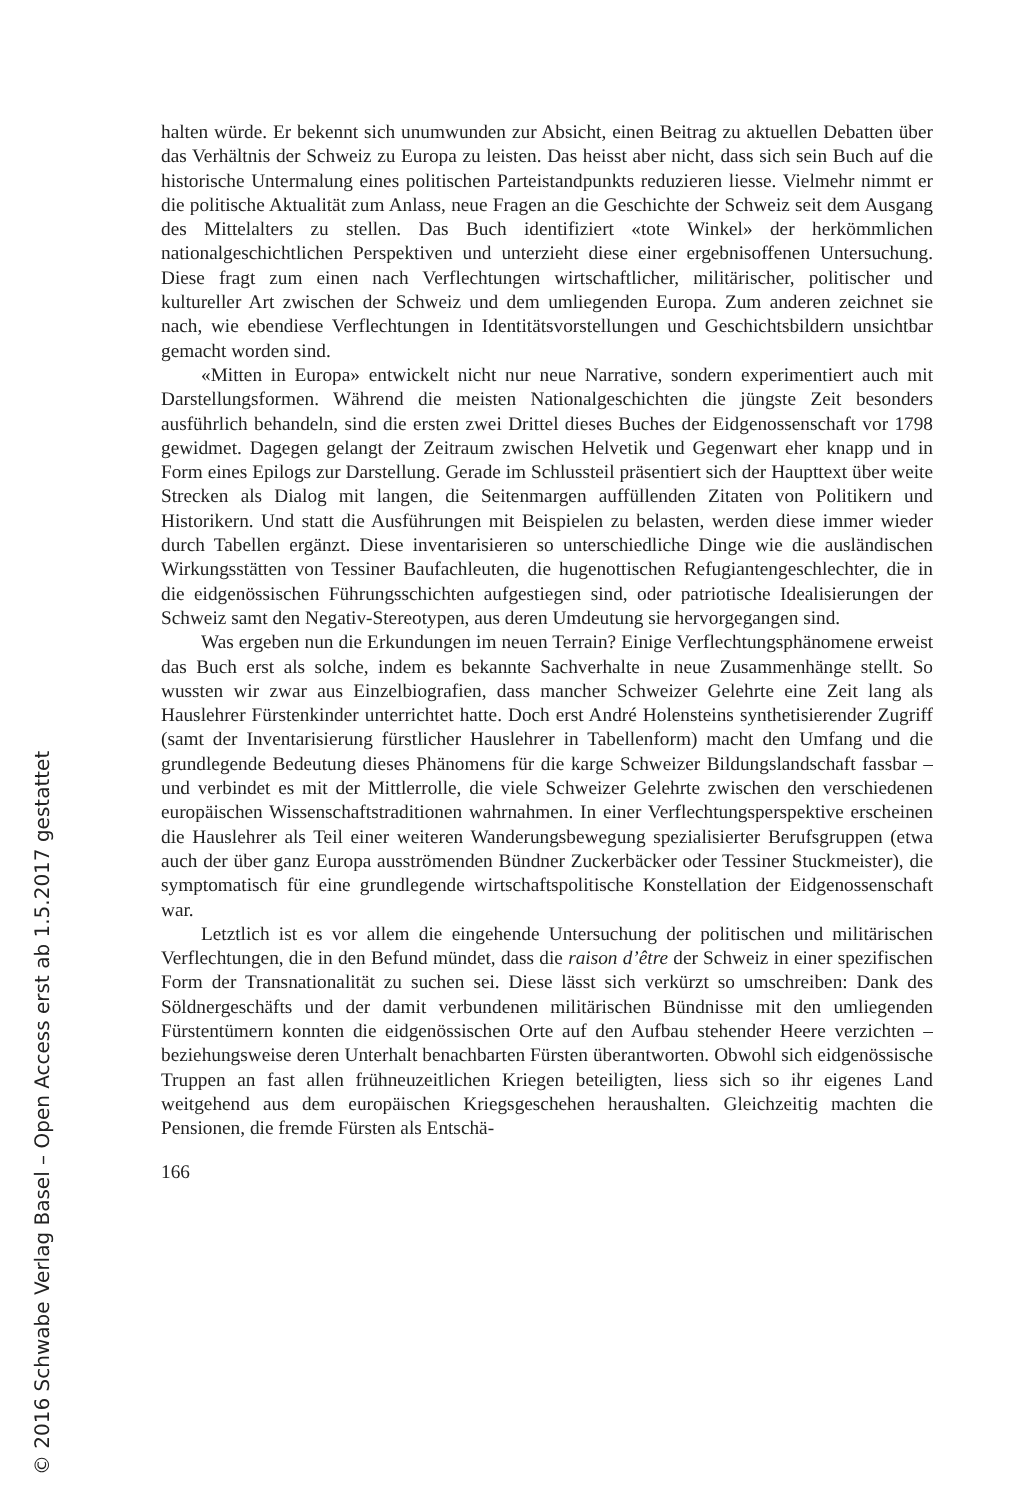halten würde. Er bekennt sich unumwunden zur Absicht, einen Beitrag zu aktuellen Debatten über das Verhältnis der Schweiz zu Europa zu leisten. Das heisst aber nicht, dass sich sein Buch auf die historische Untermalung eines politischen Parteistandpunkts reduzieren liesse. Vielmehr nimmt er die politische Aktualität zum Anlass, neue Fragen an die Geschichte der Schweiz seit dem Ausgang des Mittelalters zu stellen. Das Buch identifiziert «tote Winkel» der herkömmlichen nationalgeschichtlichen Perspektiven und unterzieht diese einer ergebnisoffenen Untersuchung. Diese fragt zum einen nach Verflechtungen wirtschaftlicher, militärischer, politischer und kultureller Art zwischen der Schweiz und dem umliegenden Europa. Zum anderen zeichnet sie nach, wie ebendiese Verflechtungen in Identitätsvorstellungen und Geschichtsbildern unsichtbar gemacht worden sind.
«Mitten in Europa» entwickelt nicht nur neue Narrative, sondern experimentiert auch mit Darstellungsformen. Während die meisten Nationalgeschichten die jüngste Zeit besonders ausführlich behandeln, sind die ersten zwei Drittel dieses Buches der Eidgenossenschaft vor 1798 gewidmet. Dagegen gelangt der Zeitraum zwischen Helvetik und Gegenwart eher knapp und in Form eines Epilogs zur Darstellung. Gerade im Schlussteil präsentiert sich der Haupttext über weite Strecken als Dialog mit langen, die Seitenmargen auffüllenden Zitaten von Politikern und Historikern. Und statt die Ausführungen mit Beispielen zu belasten, werden diese immer wieder durch Tabellen ergänzt. Diese inventarisieren so unterschiedliche Dinge wie die ausländischen Wirkungsstätten von Tessiner Baufachleuten, die hugenottischen Refugiantengeschlechter, die in die eidgenössischen Führungsschichten aufgestiegen sind, oder patriotische Idealisierungen der Schweiz samt den Negativ-Stereotypen, aus deren Umdeutung sie hervorgegangen sind.
Was ergeben nun die Erkundungen im neuen Terrain? Einige Verflechtungsphänomene erweist das Buch erst als solche, indem es bekannte Sachverhalte in neue Zusammenhänge stellt. So wussten wir zwar aus Einzelbiografien, dass mancher Schweizer Gelehrte eine Zeit lang als Hauslehrer Fürstenkinder unterrichtet hatte. Doch erst André Holensteins synthetisierender Zugriff (samt der Inventarisierung fürstlicher Hauslehrer in Tabellenform) macht den Umfang und die grundlegende Bedeutung dieses Phänomens für die karge Schweizer Bildungslandschaft fassbar – und verbindet es mit der Mittlerrolle, die viele Schweizer Gelehrte zwischen den verschiedenen europäischen Wissenschaftstraditionen wahrnahmen. In einer Verflechtungsperspektive erscheinen die Hauslehrer als Teil einer weiteren Wanderungsbewegung spezialisierter Berufsgruppen (etwa auch der über ganz Europa ausströmenden Bündner Zuckerbäcker oder Tessiner Stuckmeister), die symptomatisch für eine grundlegende wirtschaftspolitische Konstellation der Eidgenossenschaft war.
Letztlich ist es vor allem die eingehende Untersuchung der politischen und militärischen Verflechtungen, die in den Befund mündet, dass die raison d’être der Schweiz in einer spezifischen Form der Transnationalität zu suchen sei. Diese lässt sich verkürzt so umschreiben: Dank des Söldnergeschäfts und der damit verbundenen militärischen Bündnisse mit den umliegenden Fürstentümern konnten die eidgenössischen Orte auf den Aufbau stehender Heere verzichten – beziehungsweise deren Unterhalt benachbarten Fürsten überantworten. Obwohl sich eidgenössische Truppen an fast allen frühneuzeitlichen Kriegen beteiligten, liess sich so ihr eigenes Land weitgehend aus dem europäischen Kriegsgeschehen heraushalten. Gleichzeitig machten die Pensionen, die fremde Fürsten als Entschä-
166
© 2016 Schwabe Verlag Basel – Open Access erst ab 1.5.2017 gestattet